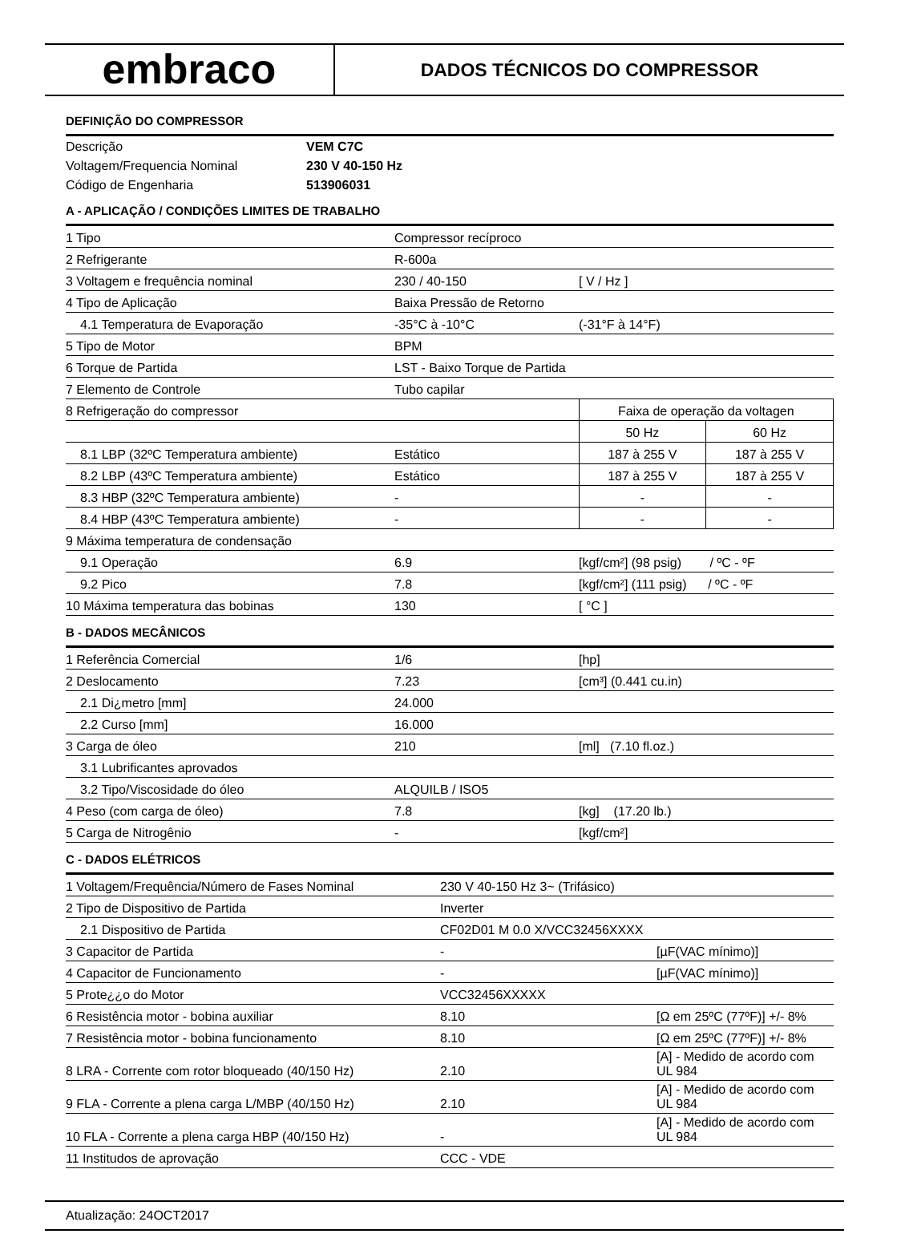embraco
DADOS TÉCNICOS DO COMPRESSOR
DEFINIÇÃO DO COMPRESSOR
| Descrição | VEM C7C |
| Voltagem/Frequencia Nominal | 230 V 40-150 Hz |
| Código de Engenharia | 513906031 |
A - APLICAÇÃO / CONDIÇÕES LIMITES DE TRABALHO
| 1 Tipo | Compressor recíproco | | |
| 2 Refrigerante | R-600a | | |
| 3 Voltagem e frequência nominal | 230 / 40-150 | [ V / Hz ] | |
| 4 Tipo de Aplicação | Baixa Pressão de Retorno | | |
| 4.1 Temperatura de Evaporação | -35°C à -10°C | (-31°F à 14°F) | |
| 5 Tipo de Motor | BPM | | |
| 6 Torque de Partida | LST - Baixo Torque de Partida | | |
| 7 Elemento de Controle | Tubo capilar | | |
| 8 Refrigeração do compressor | | Faixa de operação da voltagen | |
| | | 50 Hz | 60 Hz |
| 8.1 LBP (32ºC Temperatura ambiente) | Estático | 187 à 255 V | 187 à 255 V |
| 8.2 LBP (43ºC Temperatura ambiente) | Estático | 187 à 255 V | 187 à 255 V |
| 8.3 HBP (32ºC Temperatura ambiente) | - | - | - |
| 8.4 HBP (43ºC Temperatura ambiente) | - | - | - |
| 9 Máxima temperatura de condensação | | | |
| 9.1 Operação | 6.9 | [kgf/cm²] (98 psig) / ºC - ºF | |
| 9.2 Pico | 7.8 | [kgf/cm²] (111 psig) / ºC - ºF | |
| 10 Máxima temperatura das bobinas | 130 | [ °C ] | |
B - DADOS MECÂNICOS
| 1 Referência Comercial | 1/6 | [hp] |
| 2 Deslocamento | 7.23 | [cm³] (0.441 cu.in) |
| 2.1 Di¿metro [mm] | 24.000 | |
| 2.2 Curso [mm] | 16.000 | |
| 3 Carga de óleo | 210 | [ml] (7.10 fl.oz.) |
| 3.1 Lubrificantes aprovados | | |
| 3.2 Tipo/Viscosidade do óleo | ALQUILB / ISO5 | |
| 4 Peso (com carga de óleo) | 7.8 | [kg] (17.20 lb.) |
| 5 Carga de Nitrogênio | - | [kgf/cm²] |
C - DADOS ELÉTRICOS
| 1 Voltagem/Frequência/Número de Fases Nominal | 230 V 40-150 Hz 3~ (Trifásico) | |
| 2 Tipo de Dispositivo de Partida | Inverter | |
| 2.1 Dispositivo de Partida | CF02D01 M 0.0 X/VCC32456XXXX | |
| 3 Capacitor de Partida | - | [µF(VAC mínimo)] |
| 4 Capacitor de Funcionamento | - | [µF(VAC mínimo)] |
| 5 Prote¿¿o do Motor | VCC32456XXXXX | |
| 6 Resistência motor - bobina auxiliar | 8.10 | [Ω em 25ºC (77ºF)] +/- 8% |
| 7 Resistência motor - bobina funcionamento | 8.10 | [Ω em 25ºC (77ºF)] +/- 8% |
| 8 LRA - Corrente com rotor bloqueado (40/150 Hz) | 2.10 | [A] - Medido de acordo com UL 984 |
| 9 FLA - Corrente a plena carga L/MBP (40/150 Hz) | 2.10 | [A] - Medido de acordo com UL 984 |
| 10 FLA - Corrente a plena carga HBP (40/150 Hz) | - | [A] - Medido de acordo com UL 984 |
| 11 Institudos de aprovação | CCC - VDE | |
Atualização: 24OCT2017